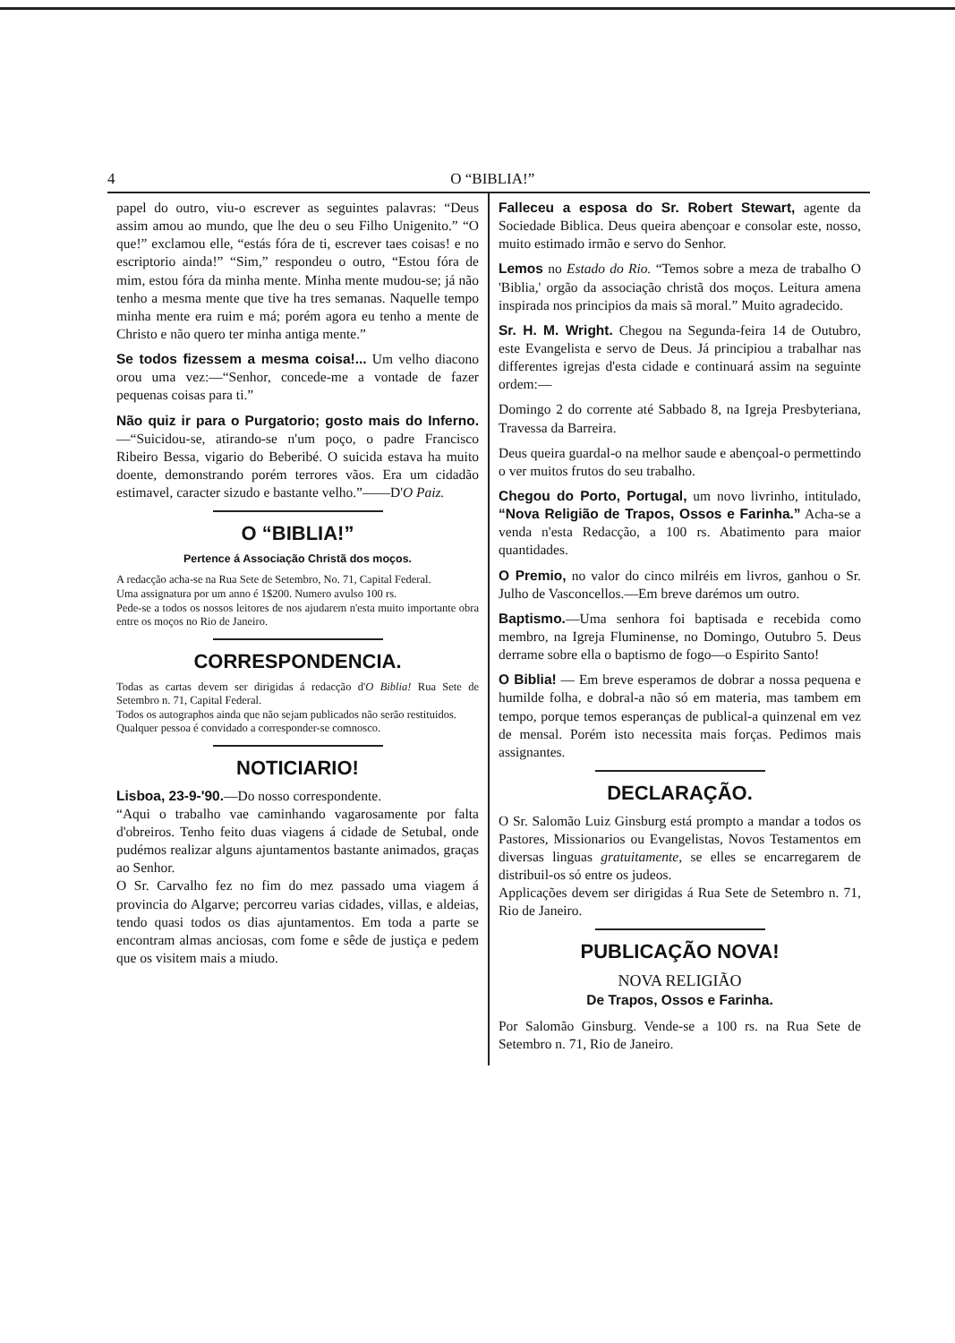4 O “BIBLIA!”
papel do outro, viu-o escrever as seguintes palavras: “Deus assim amou ao mundo, que lhe deu o seu Filho Unigenito.” “O que!” exclamou elle, “estás fóra de ti, escrever taes coisas! e no escriptorio ainda!” “Sim,” respondeu o outro, “Estou fóra de mim, estou fóra da minha mente. Minha mente mudou-se; já não tenho a mesma mente que tive ha tres semanas. Naquelle tempo minha mente era ruim e má; porém agora eu tenho a mente de Christo e não quero ter minha antiga mente.”
Se todos fizessem a mesma coisa!... Um velho diacono orou uma vez:—“Senhor, concede-me a vontade de fazer pequenas coisas para ti.”
Não quiz ir para o Purgatorio; gosto mais do Inferno.—“Suicidou-se, atirando-se n'um poço, o padre Francisco Ribeiro Bessa, vigario do Beberibé. O suicida estava ha muito doente, demonstrando porém terrores vãos. Era um cidadão estimavel, caracter sizudo e bastante velho.”——D'O Paiz.
O “BIBLIA!”
Pertence á Associação Christã dos moços.
A redacção acha-se na Rua Sete de Setembro, No. 71, Capital Federal.
Uma assignatura por um anno é 1$200. Numero avulso 100 rs.
Pede-se a todos os nossos leitores de nos ajudarem n'esta muito importante obra entre os moços no Rio de Janeiro.
CORRESPONDENCIA.
Todas as cartas devem ser dirigidas á redacção d'O Biblia! Rua Sete de Setembro n. 71, Capital Federal.
Todos os autographos ainda que não sejam publicados não serão restituidos.
Qualquer pessoa é convidado a corresponder-se comnosco.
NOTICIARIO!
Lisboa, 23-9-'90.—Do nosso correspondente.
“Aqui o trabalho vae caminhando vagarosamente por falta d'obreiros. Tenho feito duas viagens á cidade de Setubal, onde pudémos realizar alguns ajuntamentos bastante animados, graças ao Senhor.
O Sr. Carvalho fez no fim do mez passado uma viagem á provincia do Algarve; percorreu varias cidades, villas, e aldeias, tendo quasi todos os dias ajuntamentos. Em toda a parte se encontram almas anciosas, com fome e sêde de justiça e pedem que os visitem mais a miudo.
Falleceu a esposa do Sr. Robert Stewart, agente da Sociedade Biblica. Deus queira abençoar e consolar este, nosso, muito estimado irmão e servo do Senhor.
Lemos no Estado do Rio. “Temos sobre a meza de trabalho O 'Biblia,' orgão da associação christã dos moços. Leitura amena inspirada nos principios da mais sã moral.” Muito agradecido.
Sr. H. M. Wright. Chegou na Segunda-feira 14 de Outubro, este Evangelista e servo de Deus. Já principiou a trabalhar nas differentes igrejas d'esta cidade e continuará assim na seguinte ordem:—
Domingo 2 do corrente até Sabbado 8, na Igreja Presbyteriana, Travessa da Barreira.
Deus queira guardal-o na melhor saude e abençoal-o permettindo o ver muitos frutos do seu trabalho.
Chegou do Porto, Portugal, um novo livrinho, intitulado, “Nova Religião de Trapos, Ossos e Farinha.” Acha-se a venda n'esta Redacção, a 100 rs. Abatimento para maior quantidades.
O Premio, no valor do cinco milréis em livros, ganhou o Sr. Julho de Vasconcellos.—Em breve darémos um outro.
Baptismo.—Uma senhora foi baptisada e recebida como membro, na Igreja Fluminense, no Domingo, Outubro 5. Deus derrame sobre ella o baptismo de fogo—o Espirito Santo!
O Biblia! — Em breve esperamos de dobrar a nossa pequena e humilde folha, e dobral-a não só em materia, mas tambem em tempo, porque temos esperanças de publical-a quinzenal em vez de mensal. Porém isto necessita mais forças. Pedimos mais assignantes.
DECLARAÇÃO.
O Sr. Salomão Luiz Ginsburg está prompto a mandar a todos os Pastores, Missionarios ou Evangelistas, Novos Testamentos em diversas linguas gratuitamente, se elles se encarregarem de distribuil-os só entre os judeos.
Applicações devem ser dirigidas á Rua Sete de Setembro n. 71, Rio de Janeiro.
PUBLICAÇÃO NOVA!
NOVA RELIGIÃO
De Trapos, Ossos e Farinha.
Por Salomão Ginsburg. Vende-se a 100 rs. na Rua Sete de Setembro n. 71, Rio de Janeiro.